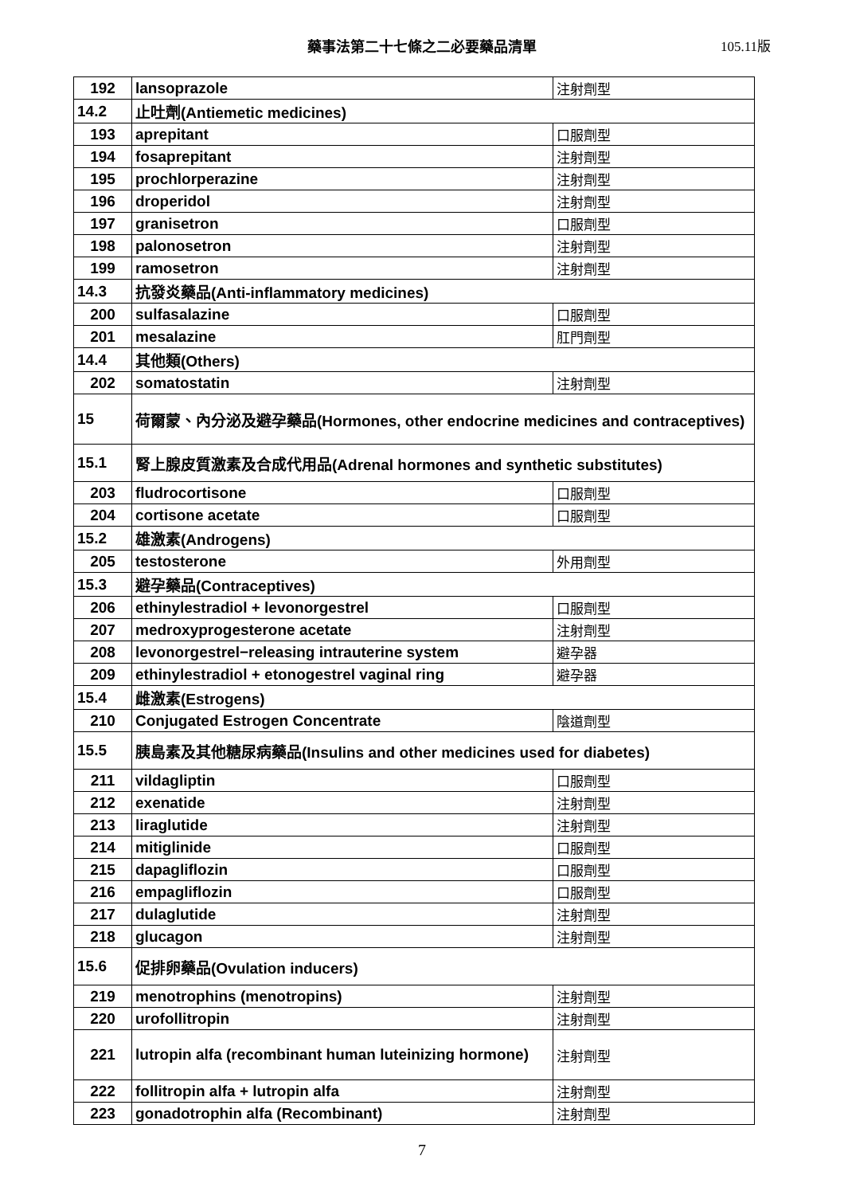藥事法第二十七條之二必要藥品清單 105.11版
| 192 | lansoprazole | 注射劑型 |
| 14.2 | 止吐劑(Antiemetic medicines) | |
| 193 | aprepitant | 口服劑型 |
| 194 | fosaprepitant | 注射劑型 |
| 195 | prochlorperazine | 注射劑型 |
| 196 | droperidol | 注射劑型 |
| 197 | granisetron | 口服劑型 |
| 198 | palonosetron | 注射劑型 |
| 199 | ramosetron | 注射劑型 |
| 14.3 | 抗發炎藥品(Anti-inflammatory medicines) | |
| 200 | sulfasalazine | 口服劑型 |
| 201 | mesalazine | 肛門劑型 |
| 14.4 | 其他類(Others) | |
| 202 | somatostatin | 注射劑型 |
| 15 | 荷爾蒙、內分泌及避孕藥品(Hormones, other endocrine medicines and contraceptives) | |
| 15.1 | 腎上腺皮質激素及合成代用品(Adrenal hormones and synthetic substitutes) | |
| 203 | fludrocortisone | 口服劑型 |
| 204 | cortisone acetate | 口服劑型 |
| 15.2 | 雄激素(Androgens) | |
| 205 | testosterone | 外用劑型 |
| 15.3 | 避孕藥品(Contraceptives) | |
| 206 | ethinylestradiol + levonorgestrel | 口服劑型 |
| 207 | medroxyprogesterone acetate | 注射劑型 |
| 208 | levonorgestrel−releasing intrauterine system | 避孕器 |
| 209 | ethinylestradiol + etonogestrel vaginal ring | 避孕器 |
| 15.4 | 雌激素(Estrogens) | |
| 210 | Conjugated Estrogen Concentrate | 陰道劑型 |
| 15.5 | 胰島素及其他糖尿病藥品(Insulins and other medicines used for diabetes) | |
| 211 | vildagliptin | 口服劑型 |
| 212 | exenatide | 注射劑型 |
| 213 | liraglutide | 注射劑型 |
| 214 | mitiglinide | 口服劑型 |
| 215 | dapagliflozin | 口服劑型 |
| 216 | empagliflozin | 口服劑型 |
| 217 | dulaglutide | 注射劑型 |
| 218 | glucagon | 注射劑型 |
| 15.6 | 促排卵藥品(Ovulation inducers) | |
| 219 | menotrophins (menotropins) | 注射劑型 |
| 220 | urofollitropin | 注射劑型 |
| 221 | lutropin alfa (recombinant human luteinizing hormone) | 注射劑型 |
| 222 | follitropin alfa + lutropin alfa | 注射劑型 |
| 223 | gonadotrophin alfa (Recombinant) | 注射劑型 |
7